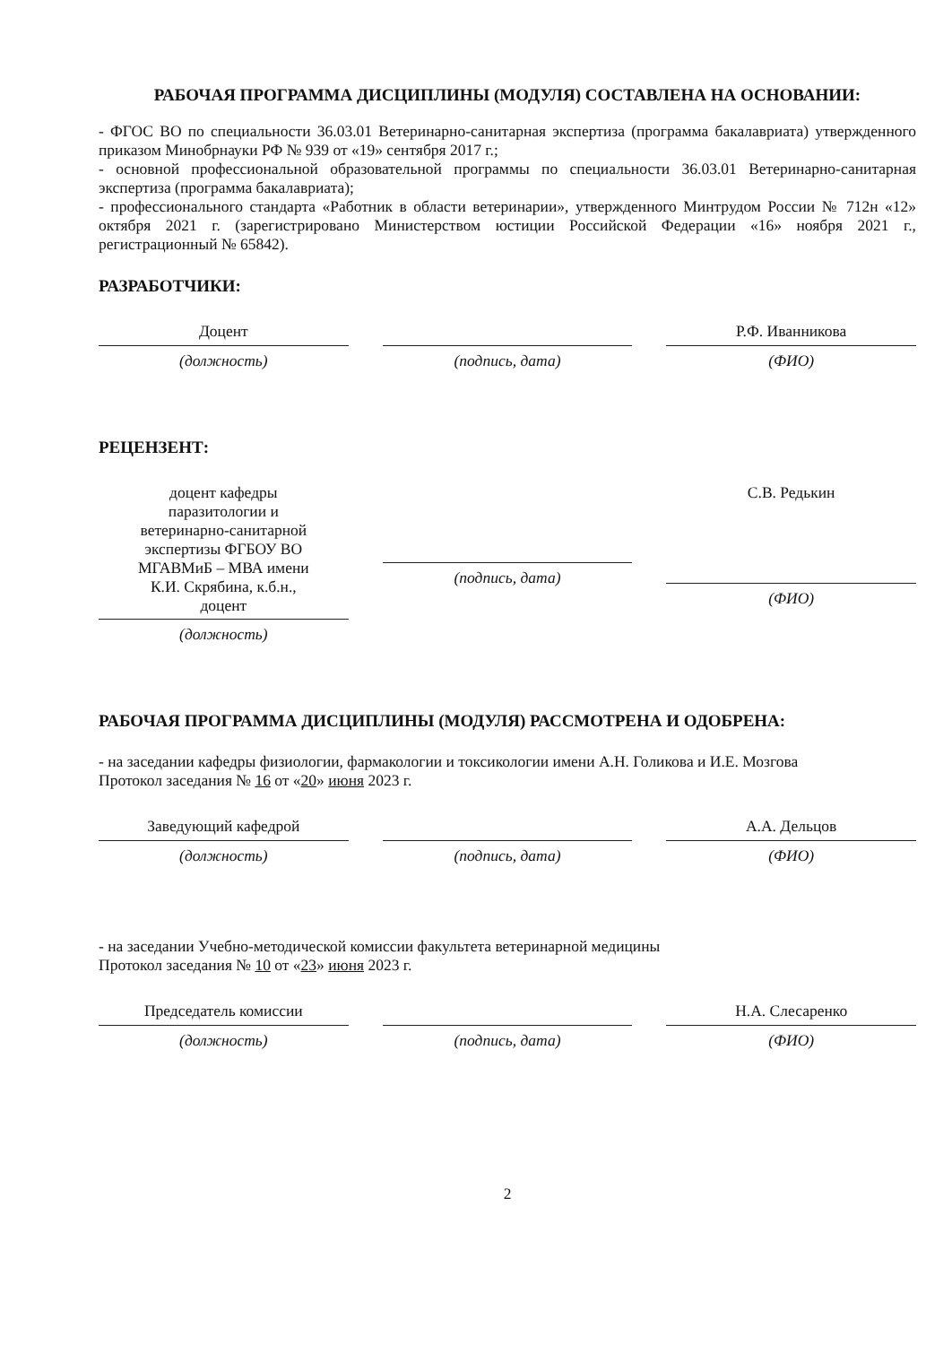РАБОЧАЯ ПРОГРАММА ДИСЦИПЛИНЫ (МОДУЛЯ) СОСТАВЛЕНА НА ОСНОВАНИИ:
- ФГОС ВО по специальности 36.03.01 Ветеринарно-санитарная экспертиза (программа бакалавриата) утвержденного приказом Минобрнауки РФ № 939 от «19» сентября 2017 г.;
- основной профессиональной образовательной программы по специальности 36.03.01 Ветеринарно-санитарная экспертиза (программа бакалавриата);
- профессионального стандарта «Работник в области ветеринарии», утвержденного Минтрудом России № 712н «12» октября 2021 г. (зарегистрировано Министерством юстиции Российской Федерации «16» ноября 2021 г., регистрационный № 65842).
РАЗРАБОТЧИКИ:
Доцент
(должность)
(подпись, дата)
Р.Ф. Иванникова
(ФИО)
РЕЦЕНЗЕНТ:
доцент кафедры
паразитологии и
ветеринарно-санитарной
экспертизы ФГБОУ ВО
МГАВМиБ – МВА имени
К.И. Скрябина, к.б.н.,
доцент
(должность)
(подпись, дата)
С.В. Редькин
(ФИО)
РАБОЧАЯ ПРОГРАММА ДИСЦИПЛИНЫ (МОДУЛЯ) РАССМОТРЕНА И ОДОБРЕНА:
- на заседании кафедры физиологии, фармакологии и токсикологии имени А.Н. Голикова и И.Е. Мозгова
Протокол заседания № 16 от «20» июня 2023 г.
Заведующий кафедрой
(должность)
(подпись, дата)
А.А. Дельцов
(ФИО)
- на заседании Учебно-методической комиссии факультета ветеринарной медицины
Протокол заседания № 10 от «23» июня 2023 г.
Председатель комиссии
(должность)
(подпись, дата)
Н.А. Слесаренко
(ФИО)
2